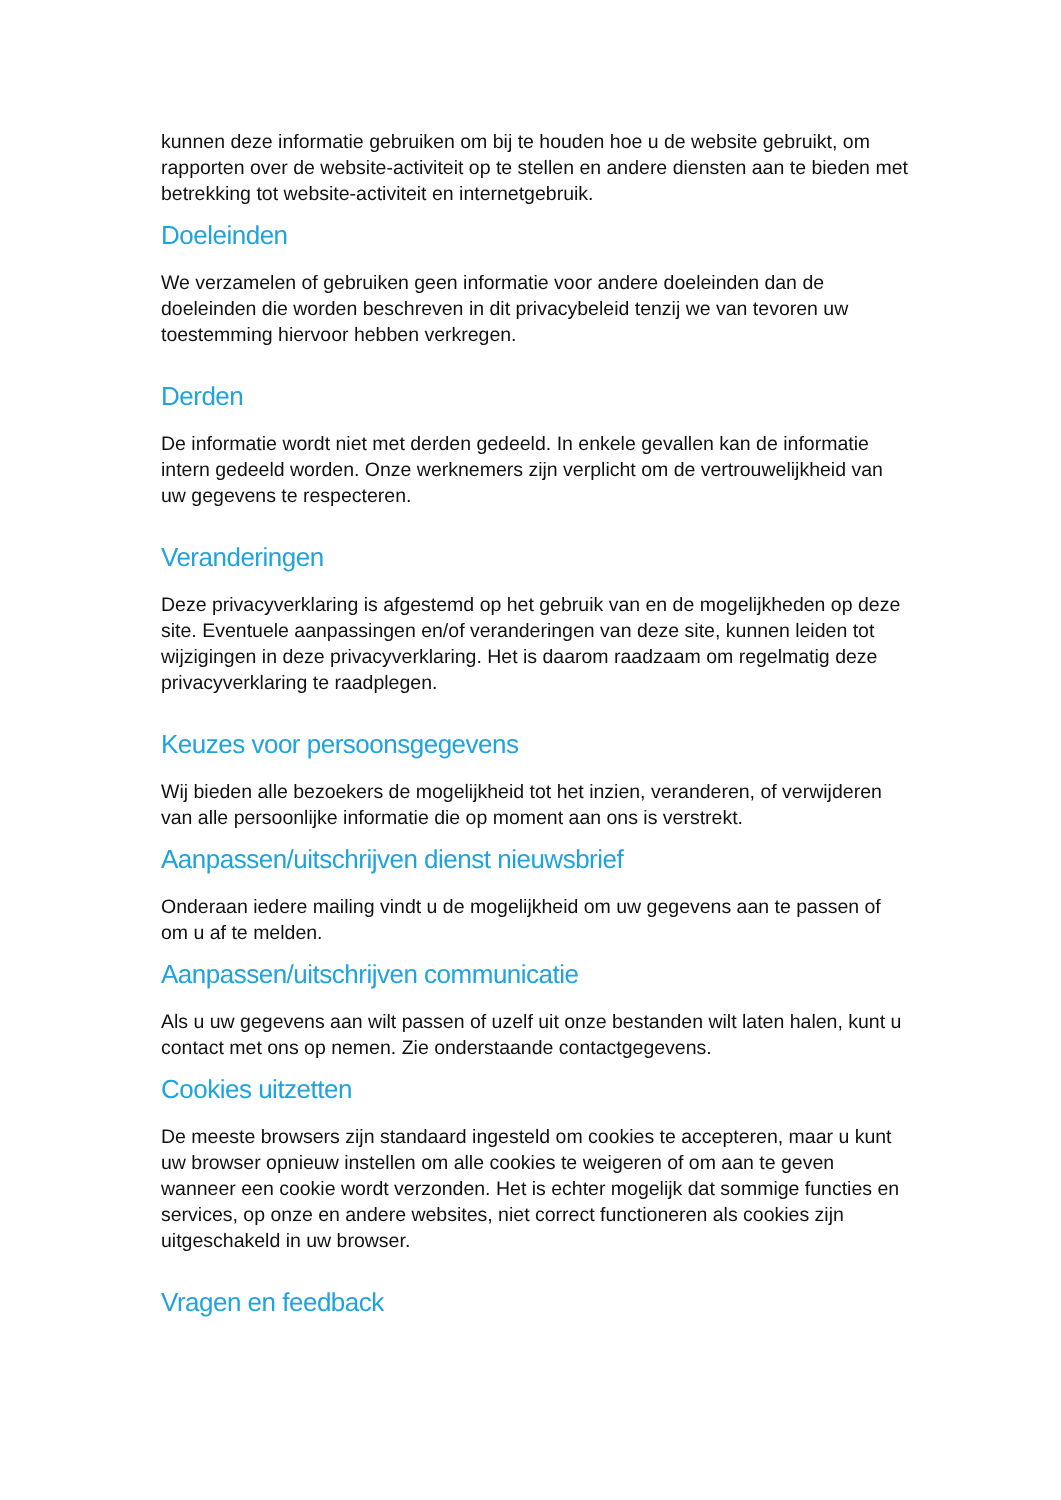kunnen deze informatie gebruiken om bij te houden hoe u de website gebruikt, om rapporten over de website-activiteit op te stellen en andere diensten aan te bieden met betrekking tot website-activiteit en internetgebruik.
Doeleinden
We verzamelen of gebruiken geen informatie voor andere doeleinden dan de doeleinden die worden beschreven in dit privacybeleid tenzij we van tevoren uw toestemming hiervoor hebben verkregen.
Derden
De informatie wordt niet met derden gedeeld. In enkele gevallen kan de informatie intern gedeeld worden. Onze werknemers zijn verplicht om de vertrouwelijkheid van uw gegevens te respecteren.
Veranderingen
Deze privacyverklaring is afgestemd op het gebruik van en de mogelijkheden op deze site. Eventuele aanpassingen en/of veranderingen van deze site, kunnen leiden tot wijzigingen in deze privacyverklaring. Het is daarom raadzaam om regelmatig deze privacyverklaring te raadplegen.
Keuzes voor persoonsgegevens
Wij bieden alle bezoekers de mogelijkheid tot het inzien, veranderen, of verwijderen van alle persoonlijke informatie die op moment aan ons is verstrekt.
Aanpassen/uitschrijven dienst nieuwsbrief
Onderaan iedere mailing vindt u de mogelijkheid om uw gegevens aan te passen of om u af te melden.
Aanpassen/uitschrijven communicatie
Als u uw gegevens aan wilt passen of uzelf uit onze bestanden wilt laten halen, kunt u contact met ons op nemen. Zie onderstaande contactgegevens.
Cookies uitzetten
De meeste browsers zijn standaard ingesteld om cookies te accepteren, maar u kunt uw browser opnieuw instellen om alle cookies te weigeren of om aan te geven wanneer een cookie wordt verzonden. Het is echter mogelijk dat sommige functies en services, op onze en andere websites, niet correct functioneren als cookies zijn uitgeschakeld in uw browser.
Vragen en feedback